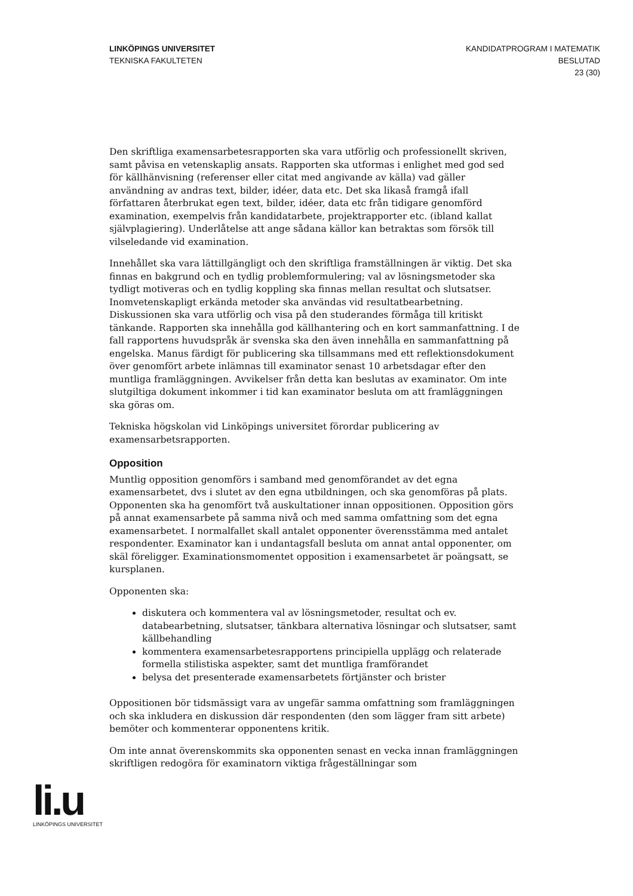LINKÖPINGS UNIVERSITET
TEKNISKA FAKULTETEN
KANDIDATPROGRAM I MATEMATIK
BESLUTAD
23 (30)
Den skriftliga examensarbetesrapporten ska vara utförlig och professionellt skriven, samt påvisa en vetenskaplig ansats. Rapporten ska utformas i enlighet med god sed för källhänvisning (referenser eller citat med angivande av källa) vad gäller användning av andras text, bilder, idéer, data etc. Det ska likaså framgå ifall författaren återbrukat egen text, bilder, idéer, data etc från tidigare genomförd examination, exempelvis från kandidatarbete, projektrapporter etc. (ibland kallat självplagiering). Underlåtelse att ange sådana källor kan betraktas som försök till vilseledande vid examination.
Innehållet ska vara lättillgängligt och den skriftliga framställningen är viktig. Det ska finnas en bakgrund och en tydlig problemformulering; val av lösningsmetoder ska tydligt motiveras och en tydlig koppling ska finnas mellan resultat och slutsatser. Inomvetenskapligt erkända metoder ska användas vid resultatbearbetning. Diskussionen ska vara utförlig och visa på den studerandes förmåga till kritiskt tänkande. Rapporten ska innehålla god källhantering och en kort sammanfattning. I de fall rapportens huvudspråk är svenska ska den även innehålla en sammanfattning på engelska. Manus färdigt för publicering ska tillsammans med ett reflektionsdokument över genomfört arbete inlämnas till examinator senast 10 arbetsdagar efter den muntliga framläggningen. Avvikelser från detta kan beslutas av examinator. Om inte slutgiltiga dokument inkommer i tid kan examinator besluta om att framläggningen ska göras om.
Tekniska högskolan vid Linköpings universitet förordar publicering av examensarbetsrapporten.
Opposition
Muntlig opposition genomförs i samband med genomförandet av det egna examensarbetet, dvs i slutet av den egna utbildningen, och ska genomföras på plats. Opponenten ska ha genomfört två auskultationer innan oppositionen. Opposition görs på annat examensarbete på samma nivå och med samma omfattning som det egna examensarbetet. I normalfallet skall antalet opponenter överensstämma med antalet respondenter. Examinator kan i undantagsfall besluta om annat antal opponenter, om skäl föreligger. Examinationsmomentet opposition i examensarbetet är poängsatt, se kursplanen.
Opponenten ska:
diskutera och kommentera val av lösningsmetoder, resultat och ev. databearbetning, slutsatser, tänkbara alternativa lösningar och slutsatser, samt källbehandling
kommentera examensarbetesrapportens principiella upplägg och relaterade formella stilistiska aspekter, samt det muntliga framförandet
belysa det presenterade examensarbetets förtjänster och brister
Oppositionen bör tidsmässigt vara av ungefär samma omfattning som framläggningen och ska inkludera en diskussion där respondenten (den som lägger fram sitt arbete) bemöter och kommenterar opponentens kritik.
Om inte annat överenskommits ska opponenten senast en vecka innan framläggningen skriftligen redogöra för examinatorn viktiga frågeställningar som
li.u
LINKÖPINGS UNIVERSITET